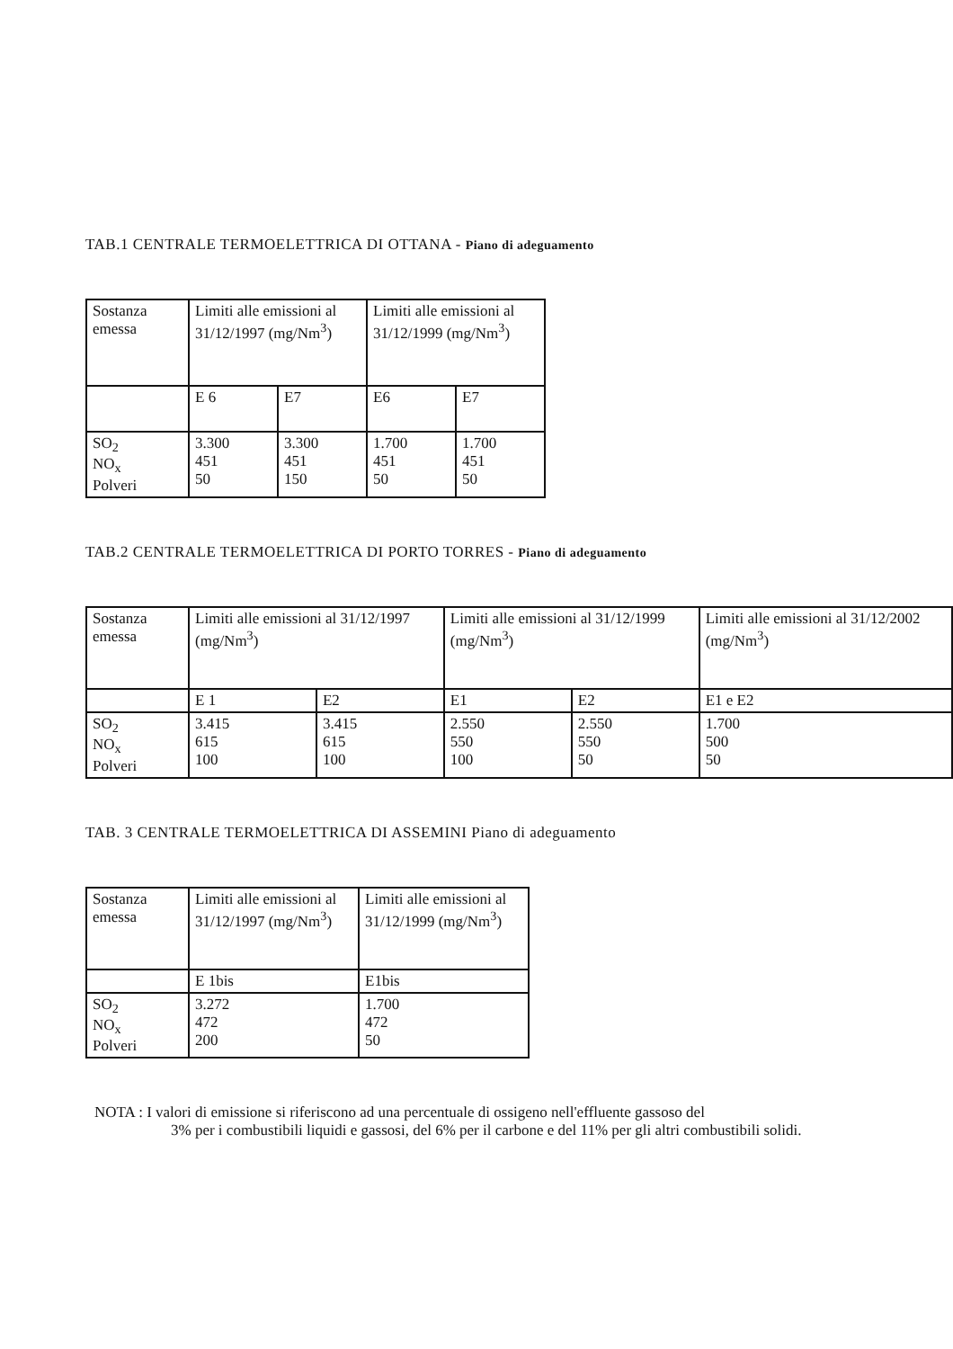TAB.1 CENTRALE TERMOELETTRICA DI OTTANA - Piano di adeguamento
| Sostanza emessa | Limiti alle emissioni al 31/12/1997 (mg/Nm<sup>3</sup>) | | Limiti alle emissioni al 31/12/1999 (mg/Nm<sup>3</sup>) | |
| | E 6 | E7 | E6 | E7 |
| SO<sub>2</sub> NO<sub>x</sub> Polveri | 3.300 451 50 | 3.300 451 150 | 1.700 451 50 | 1.700 451 50 |
TAB.2 CENTRALE TERMOELETTRICA DI PORTO TORRES - Piano di adeguamento
| Sostanza emessa | Limiti alle emissioni al 31/12/1997 (mg/Nm<sup>3</sup>) | | Limiti alle emissioni al 31/12/1999 (mg/Nm<sup>3</sup>) | | Limiti alle emissioni al 31/12/2002 (mg/Nm<sup>3</sup>) |
| | E 1 | E2 | E1 | E2 | E1 e E2 |
| SO<sub>2</sub> NO<sub>x</sub> Polveri | 3.415 615 100 | 3.415 615 100 | 2.550 550 100 | 2.550 550 50 | 1.700 500 50 |
TAB. 3 CENTRALE TERMOELETTRICA DI ASSEMINI Piano di adeguamento
| Sostanza emessa | Limiti alle emissioni al 31/12/1997 (mg/Nm<sup>3</sup>) | Limiti alle emissioni al 31/12/1999 (mg/Nm<sup>3</sup>) |
| | E 1bis | E1bis |
| SO<sub>2</sub> NO<sub>x</sub> Polveri | 3.272 472 200 | 1.700 472 50 |
NOTA : I valori di emissione si riferiscono ad una percentuale di ossigeno nell'effluente gassoso del
3% per i combustibili liquidi e gassosi, del 6% per il carbone e del 11% per gli altri combustibili solidi.